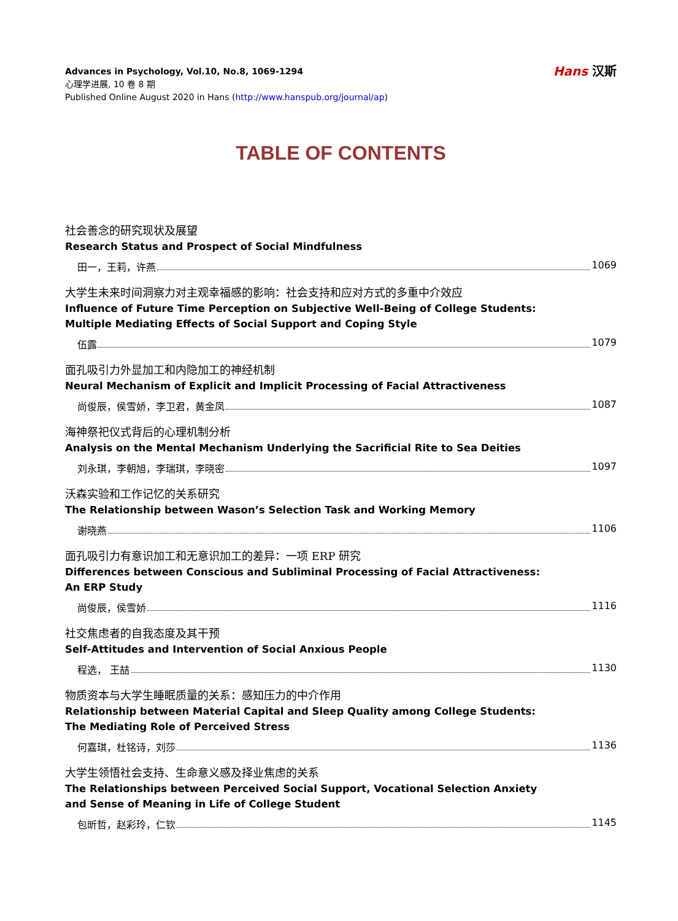Advances in Psychology, Vol.10, No.8, 1069-1294
心理学进展, 10 卷 8 期
Published Online August 2020 in Hans (http://www.hanspub.org/journal/ap)
Hans 汉斯
TABLE OF CONTENTS
社会善念的研究现状及展望
Research Status and Prospect of Social Mindfulness
田一，王莉，许燕 1069
大学生未来时间洞察力对主观幸福感的影响：社会支持和应对方式的多重中介效应
Influence of Future Time Perception on Subjective Well-Being of College Students:
Multiple Mediating Effects of Social Support and Coping Style
伍露 1079
面孔吸引力外显加工和内隐加工的神经机制
Neural Mechanism of Explicit and Implicit Processing of Facial Attractiveness
尚俊辰，侯雪娇，李卫君，黄金凤 1087
海神祭祀仪式背后的心理机制分析
Analysis on the Mental Mechanism Underlying the Sacrificial Rite to Sea Deities
刘永琪，李朝旭，李瑞琪，李晓密 1097
沃森实验和工作记忆的关系研究
The Relationship between Wason’s Selection Task and Working Memory
谢晓燕 1106
面孔吸引力有意识加工和无意识加工的差异：一项 ERP 研究
Differences between Conscious and Subliminal Processing of Facial Attractiveness:
An ERP Study
尚俊辰，侯雪娇 1116
社交焦虑者的自我态度及其干预
Self-Attitudes and Intervention of Social Anxious People
程选， 王喆 1130
物质资本与大学生睡眠质量的关系：感知压力的中介作用
Relationship between Material Capital and Sleep Quality among College Students:
The Mediating Role of Perceived Stress
何嘉琪，杜铭诗，刘莎 1136
大学生领悟社会支持、生命意义感及择业焦虑的关系
The Relationships between Perceived Social Support, Vocational Selection Anxiety
and Sense of Meaning in Life of College Student
包昕哲，赵彩玲，仁钦 1145